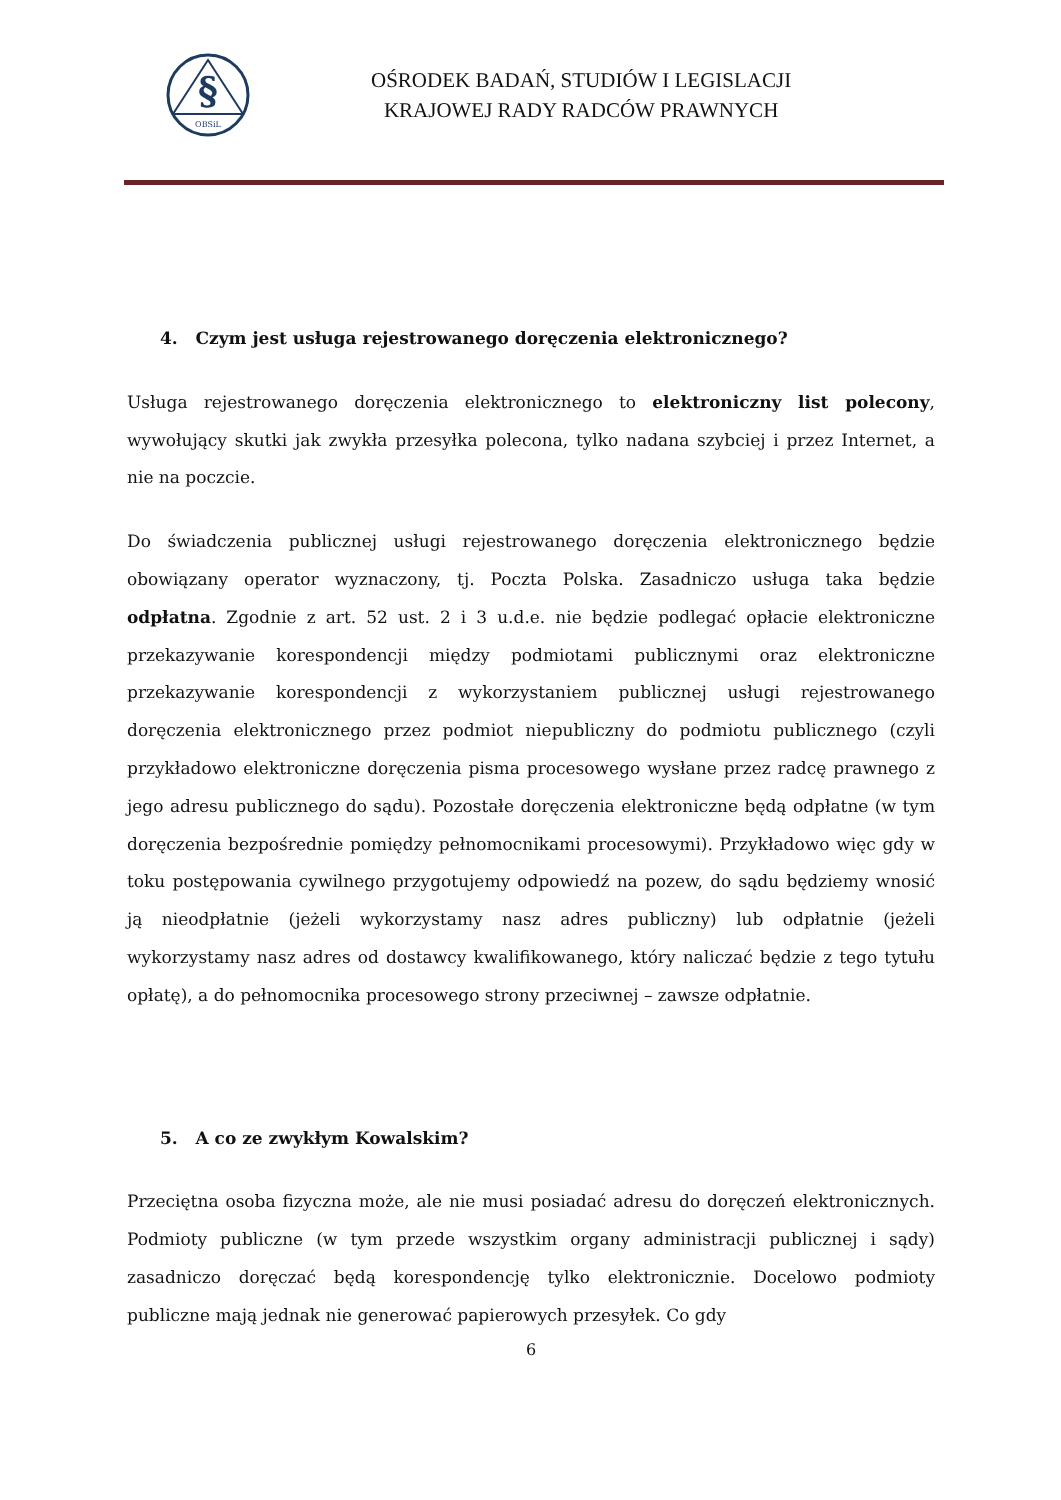§
OBSiL
OŚRODEK BADAŃ, STUDIÓW I LEGISLACJI
KRAJOWEJ RADY RADCÓW PRAWNYCH
4. Czym jest usługa rejestrowanego doręczenia elektronicznego?
Usługa rejestrowanego doręczenia elektronicznego to elektroniczny list polecony, wywołujący skutki jak zwykła przesyłka polecona, tylko nadana szybciej i przez Internet, a nie na poczcie.
Do świadczenia publicznej usługi rejestrowanego doręczenia elektronicznego będzie obowiązany operator wyznaczony, tj. Poczta Polska. Zasadniczo usługa taka będzie odpłatna. Zgodnie z art. 52 ust. 2 i 3 u.d.e. nie będzie podlegać opłacie elektroniczne przekazywanie korespondencji między podmiotami publicznymi oraz elektroniczne przekazywanie korespondencji z wykorzystaniem publicznej usługi rejestrowanego doręczenia elektronicznego przez podmiot niepubliczny do podmiotu publicznego (czyli przykładowo elektroniczne doręczenia pisma procesowego wysłane przez radcę prawnego z jego adresu publicznego do sądu). Pozostałe doręczenia elektroniczne będą odpłatne (w tym doręczenia bezpośrednie pomiędzy pełnomocnikami procesowymi). Przykładowo więc gdy w toku postępowania cywilnego przygotujemy odpowiedź na pozew, do sądu będziemy wnosić ją nieodpłatnie (jeżeli wykorzystamy nasz adres publiczny) lub odpłatnie (jeżeli wykorzystamy nasz adres od dostawcy kwalifikowanego, który naliczać będzie z tego tytułu opłatę), a do pełnomocnika procesowego strony przeciwnej – zawsze odpłatnie.
5. A co ze zwykłym Kowalskim?
Przeciętna osoba fizyczna może, ale nie musi posiadać adresu do doręczeń elektronicznych. Podmioty publiczne (w tym przede wszystkim organy administracji publicznej i sądy) zasadniczo doręczać będą korespondencję tylko elektronicznie. Docelowo podmioty publiczne mają jednak nie generować papierowych przesyłek. Co gdy
6